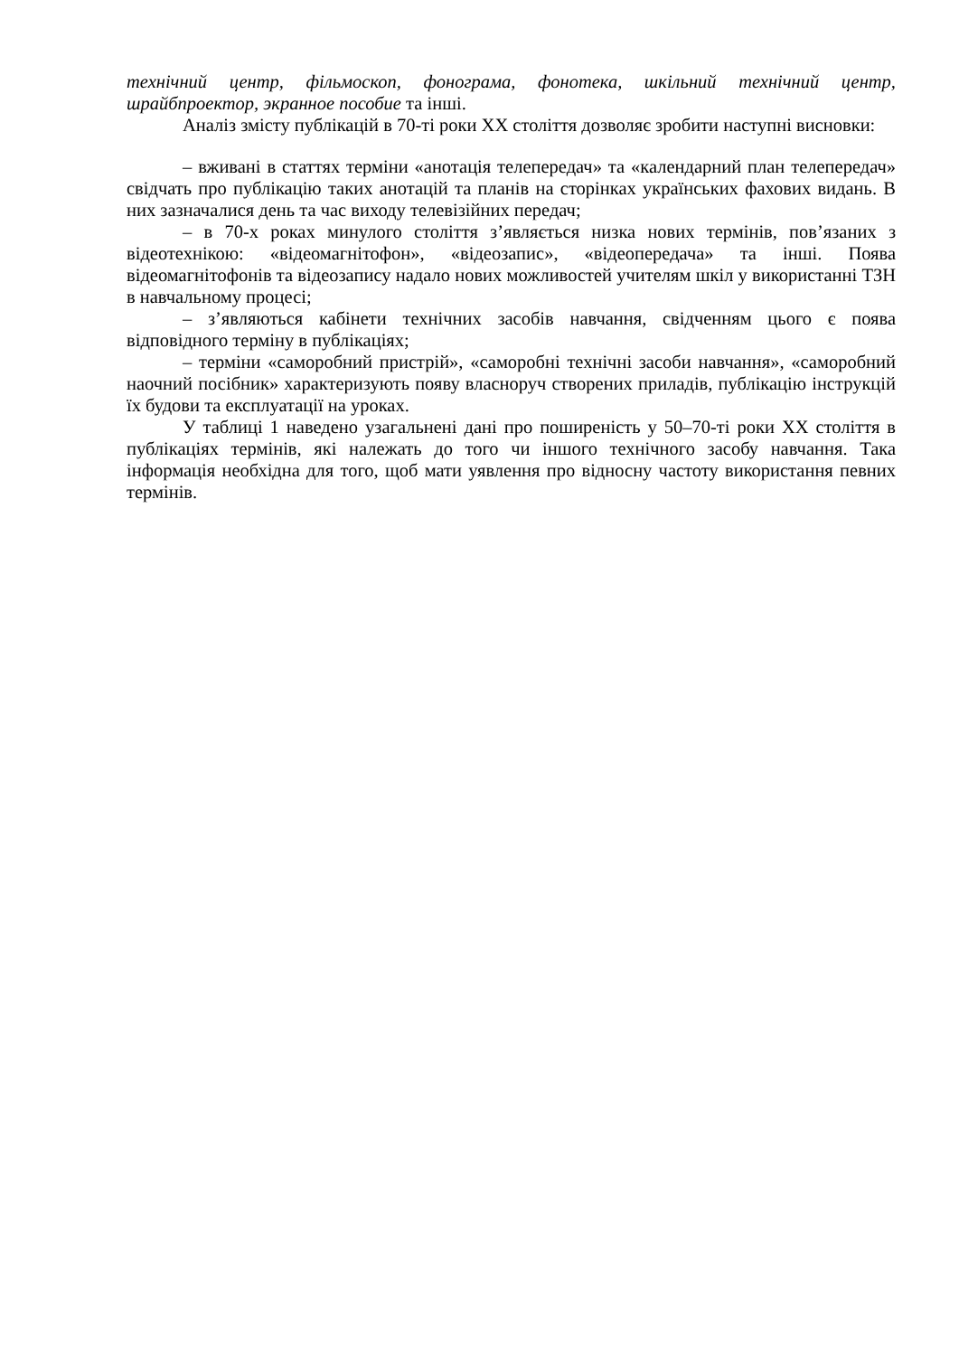технічний центр, фільмоскоп, фонограма, фонотека, шкільний технічний центр, шрайбпроектор, экранное пособие та інші.
Аналіз змісту публікацій в 70-ті роки XX століття дозволяє зробити наступні висновки:
– вживані в статтях терміни «анотація телепередач» та «календарний план телепередач» свідчать про публікацію таких анотацій та планів на сторінках українських фахових видань. В них зазначалися день та час виходу телевізійних передач;
– в 70-х роках минулого століття з’являється низка нових термінів, пов’язаних з відеотехнікою: «відеомагнітофон», «відеозапис», «відеопередача» та інші. Поява відеомагнітофонів та відеозапису надало нових можливостей учителям шкіл у використанні ТЗН в навчальному процесі;
– з’являються кабінети технічних засобів навчання, свідченням цього є поява відповідного терміну в публікаціях;
– терміни «саморобний пристрій», «саморобні технічні засоби навчання», «саморобний наочний посібник» характеризують появу власноруч створених приладів, публікацію інструкцій їх будови та експлуатації на уроках.
У таблиці 1 наведено узагальнені дані про поширеність у 50–70-ті роки XX століття в публікаціях термінів, які належать до того чи іншого технічного засобу навчання. Така інформація необхідна для того, щоб мати уявлення про відносну частоту використання певних термінів.